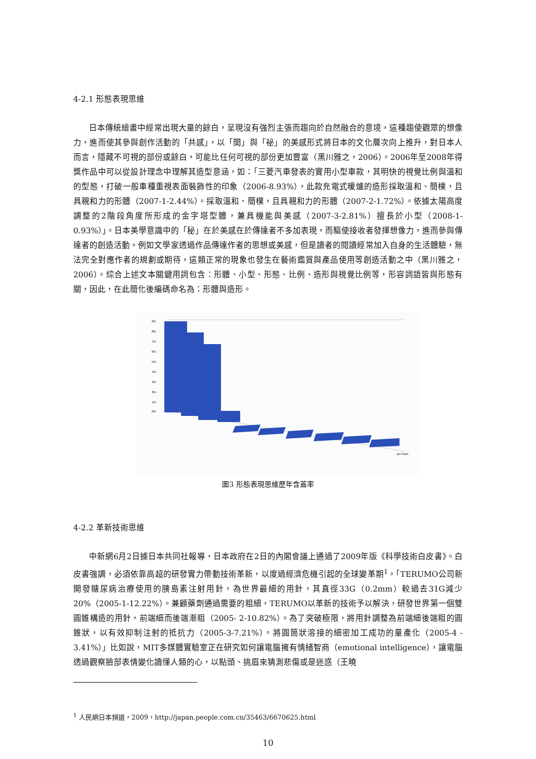4-2.1 形態表現思維
日本傳統繪畫中經常出現大量的餘白，呈現沒有強烈主張而趨向於自然融合的意境，這種趨使觀眾的想像力，進而使其參與創作活動的「共感」，以「間」與「祕」的美感形式將日本的文化層次向上推升，對日本人而言，隱藏不可視的部份或餘白，可能比任何可視的部份更加豐富（黑川雅之，2006）。2006年至2008年得獎作品中可以從設計理念中理解其造型意涵，如：「三菱汽車發表的實用小型車款，其明快的視覺比例與溫和的型態，打破一般車種重視表面裝飾性的印象（2006-8.93%），此款充電式暖爐的造形採取溫和、簡樸，且具親和力的形體（2007-1-2.44%）。採取溫和、簡樸，且具親和力的形體（2007-2-1.72%）。依據太陽高度調整的2階段角度所形成的金字塔型體，兼具機能與美感（2007-3-2.81%）擅長於小型（2008-1-0.93%）」。日本美學意識中的「秘」在於美感在於傳達者不多加表現，而驅使接收者發揮想像力，進而參與傳達者的創造活動。例如文學家透過作品傳達作者的思想或美感，但是讀者的閱讀經常加入自身的生活體驗，無法完全對應作者的規劃或期待，這類正常的現象也發生在藝術鑑賞與產品使用等創造活動之中（黑川雅之，2006）。綜合上述文本關鍵用詞包含：形體、小型、形態、比例、造形與視覺比例等，形容詞語皆與形態有關，因此，在此簡化後編碼命名為：形體與造形。
9%
8%
7%
6%
5%
4%
3%
2%
1%
0%
pei hsun
圖3 形態表現思維歷年含蓋率
4-2.2 革新技術思維
中新網6月2日據日本共同社報導，日本政府在2日的內閣會議上通過了2009年版《科學技術白皮書》。白皮書強調，必須依靠高超的研發實力帶動技術革新，以度過經濟危機引起的全球變革期<sup>1</sup>。「TERUMO公司新開發糖尿病治療使用的胰島素注射用針，為世界最細的用針，其直徑33G（0.2mm）較過去31G減少20%（2005-1-12.22%）。兼顧藥劑通過需要的粗細，TERUMO以革新的技術予以解決，研發世界第一個雙圓錐構造的用針，前端細而後端漸粗（2005- 2-10.82%）。為了突破極限，將用針調整為前端細後端粗的圓錐狀，以有效抑制注射的抵抗力（2005-3-7.21%）。將圓筒狀溶接的細密加工成功的量產化（2005-4 - 3.41%）」比如說，MIT多媒體實驗室正在研究如何讓電腦擁有情緒智商（emotional intelligence），讓電腦透過觀察臉部表情變化讀懂人類的心，以點頭、挑眉來猜測悲傷或是迷惑（王曉
<sup>1</sup> 人民網日本頻道，2009，http://japan.people.com.cn/35463/6670625.html
10